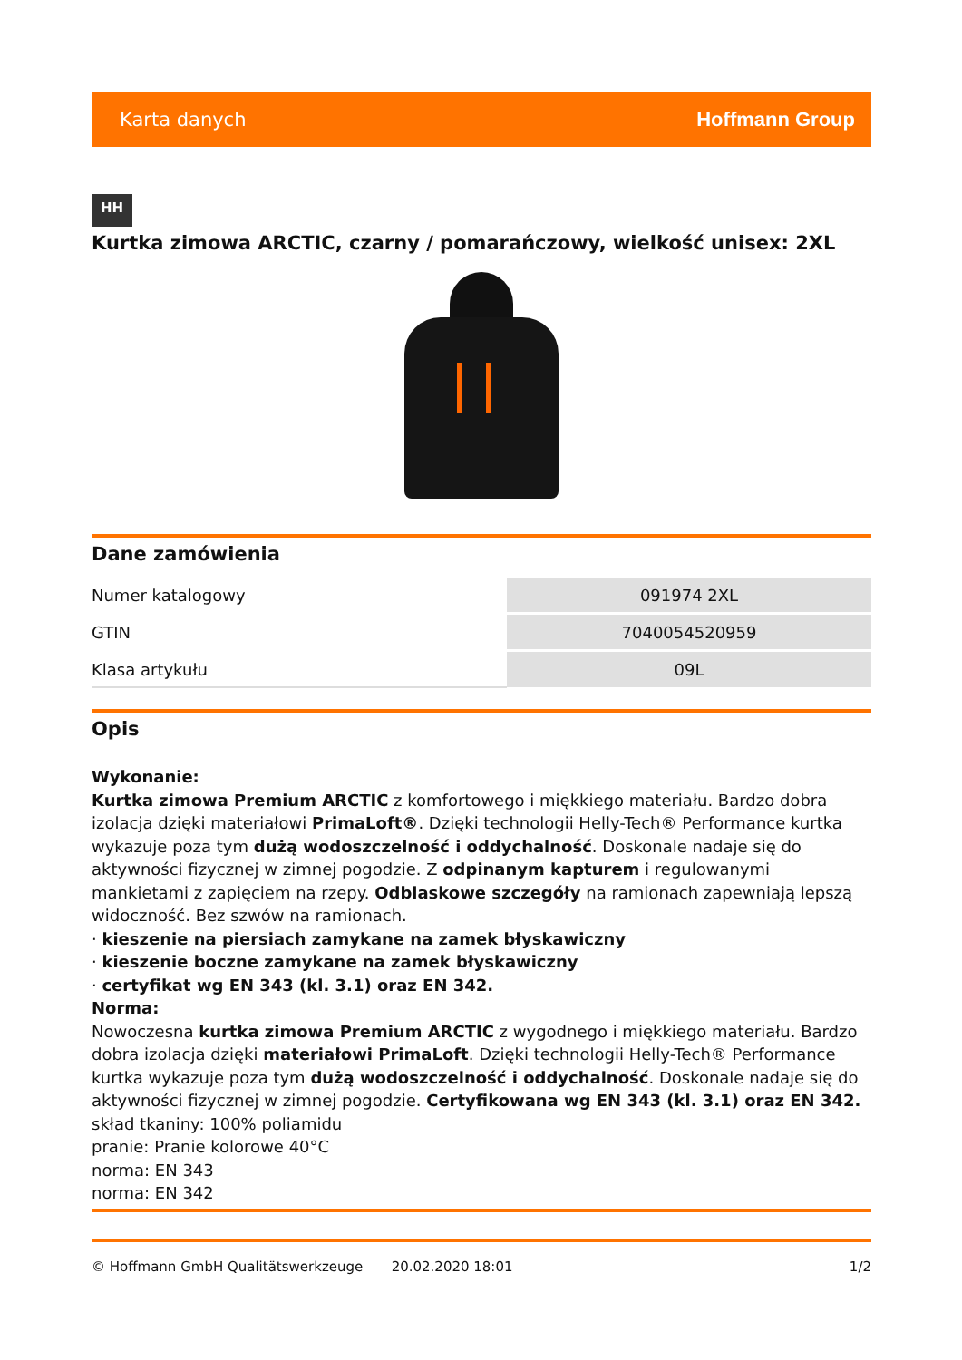Karta danych Hoffmann Group
HH
Kurtka zimowa ARCTIC, czarny / pomarańczowy, wielkość unisex: 2XL
Dane zamówienia
| Numer katalogowy | 091974 2XL |
| GTIN | 7040054520959 |
| Klasa artykułu | 09L |
Opis
Wykonanie:
Kurtka zimowa Premium ARCTIC z komfortowego i miękkiego materiału. Bardzo dobra izolacja dzięki materiałowi PrimaLoft®. Dzięki technologii Helly-Tech® Performance kurtka wykazuje poza tym dużą wodoszczelność i oddychalność. Doskonale nadaje się do aktywności fizycznej w zimnej pogodzie. Z odpinanym kapturem i regulowanymi mankietami z zapięciem na rzepy. Odblaskowe szczegóły na ramionach zapewniają lepszą widoczność. Bez szwów na ramionach.
· kieszenie na piersiach zamykane na zamek błyskawiczny
· kieszenie boczne zamykane na zamek błyskawiczny
· certyfikat wg EN 343 (kl. 3.1) oraz EN 342.
Norma:
Nowoczesna kurtka zimowa Premium ARCTIC z wygodnego i miękkiego materiału. Bardzo dobra izolacja dzięki materiałowi PrimaLoft. Dzięki technologii Helly-Tech® Performance kurtka wykazuje poza tym dużą wodoszczelność i oddychalność. Doskonale nadaje się do aktywności fizycznej w zimnej pogodzie. Certyfikowana wg EN 343 (kl. 3.1) oraz EN 342.
skład tkaniny: 100% poliamidu
pranie: Pranie kolorowe 40°C
norma: EN 343
norma: EN 342
© Hoffmann GmbH Qualitätswerkzeuge 20.02.2020 18:01 1/2